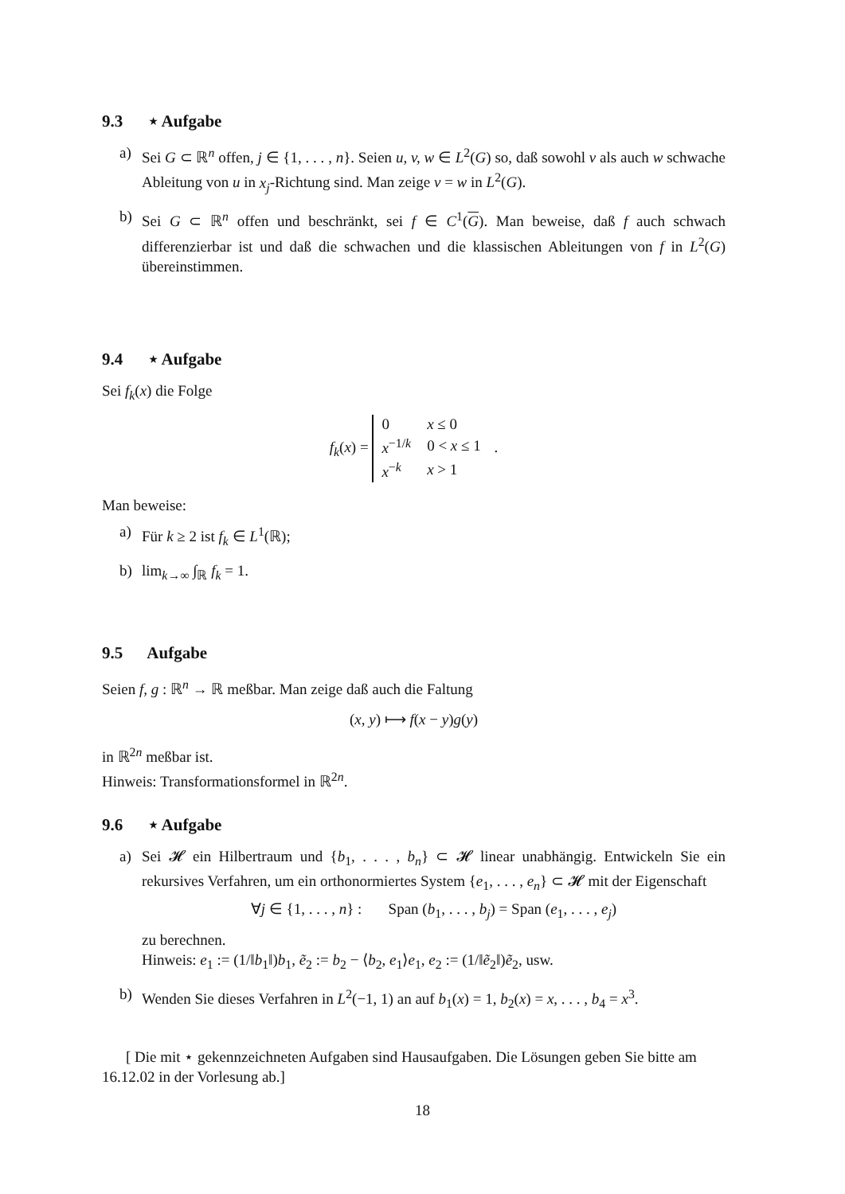9.3 ⋆ Aufgabe
a) Sei G ⊂ ℝ<sup>n</sup> offen, j ∈ {1, . . . , n}. Seien u, v, w ∈ L<sup>2</sup>(G) so, daß sowohl v als auch w schwache Ableitung von u in x<sub>j</sub>-Richtung sind. Man zeige v = w in L<sup>2</sup>(G).
b) Sei G ⊂ ℝ<sup>n</sup> offen und beschränkt, sei f ∈ C<sup>1</sup>(G). Man beweise, daß f auch schwach differenzierbar ist und daß die schwachen und die klassischen Ableitungen von f in L<sup>2</sup>(G) übereinstimmen.
9.4 ⋆ Aufgabe
Sei f<sub>k</sub>(x) die Folge
f<sub>k</sub>(x) =
| 0 | x ≤ 0 |
| x<sup>−1/k</sup> | 0 < x ≤ 1 |
| x<sup>−k</sup> | x > 1 |
.
Man beweise:
a) Für k ≥ 2 ist f<sub>k</sub> ∈ L<sup>1</sup>(ℝ);
b) lim<sub>k→∞</sub> ∫<sub>ℝ</sub> f<sub>k</sub> = 1.
9.5 Aufgabe
Seien f, g : ℝ<sup>n</sup> → ℝ meßbar. Man zeige daß auch die Faltung
(x, y) ⟼ f(x − y)g(y)
in ℝ<sup>2n</sup> meßbar ist.
Hinweis: Transformationsformel in ℝ<sup>2n</sup>.
9.6 ⋆ Aufgabe
a) Sei 𝓗 ein Hilbertraum und {b<sub>1</sub>, . . . , b<sub>n</sub>} ⊂ 𝓗 linear unabhängig. Entwickeln Sie ein rekursives Verfahren, um ein orthonormiertes System {e<sub>1</sub>, . . . , e<sub>n</sub>} ⊂ 𝓗 mit der Eigenschaft
∀j ∈ {1, . . . , n} : Span (b<sub>1</sub>, . . . , b<sub>j</sub>) = Span (e<sub>1</sub>, . . . , e<sub>j</sub>)
zu berechnen.
Hinweis: e<sub>1</sub> := (1/‖b<sub>1</sub>‖)b<sub>1</sub>, ẽ<sub>2</sub> := b<sub>2</sub> − ⟨b<sub>2</sub>, e<sub>1</sub>⟩e<sub>1</sub>, e<sub>2</sub> := (1/‖ẽ<sub>2</sub>‖)ẽ<sub>2</sub>, usw.
b) Wenden Sie dieses Verfahren in L<sup>2</sup>(−1, 1) an auf b<sub>1</sub>(x) = 1, b<sub>2</sub>(x) = x, . . . , b<sub>4</sub> = x<sup>3</sup>.
[ Die mit ⋆ gekennzeichneten Aufgaben sind Hausaufgaben. Die Lösungen geben Sie bitte am 16.12.02 in der Vorlesung ab.]
18